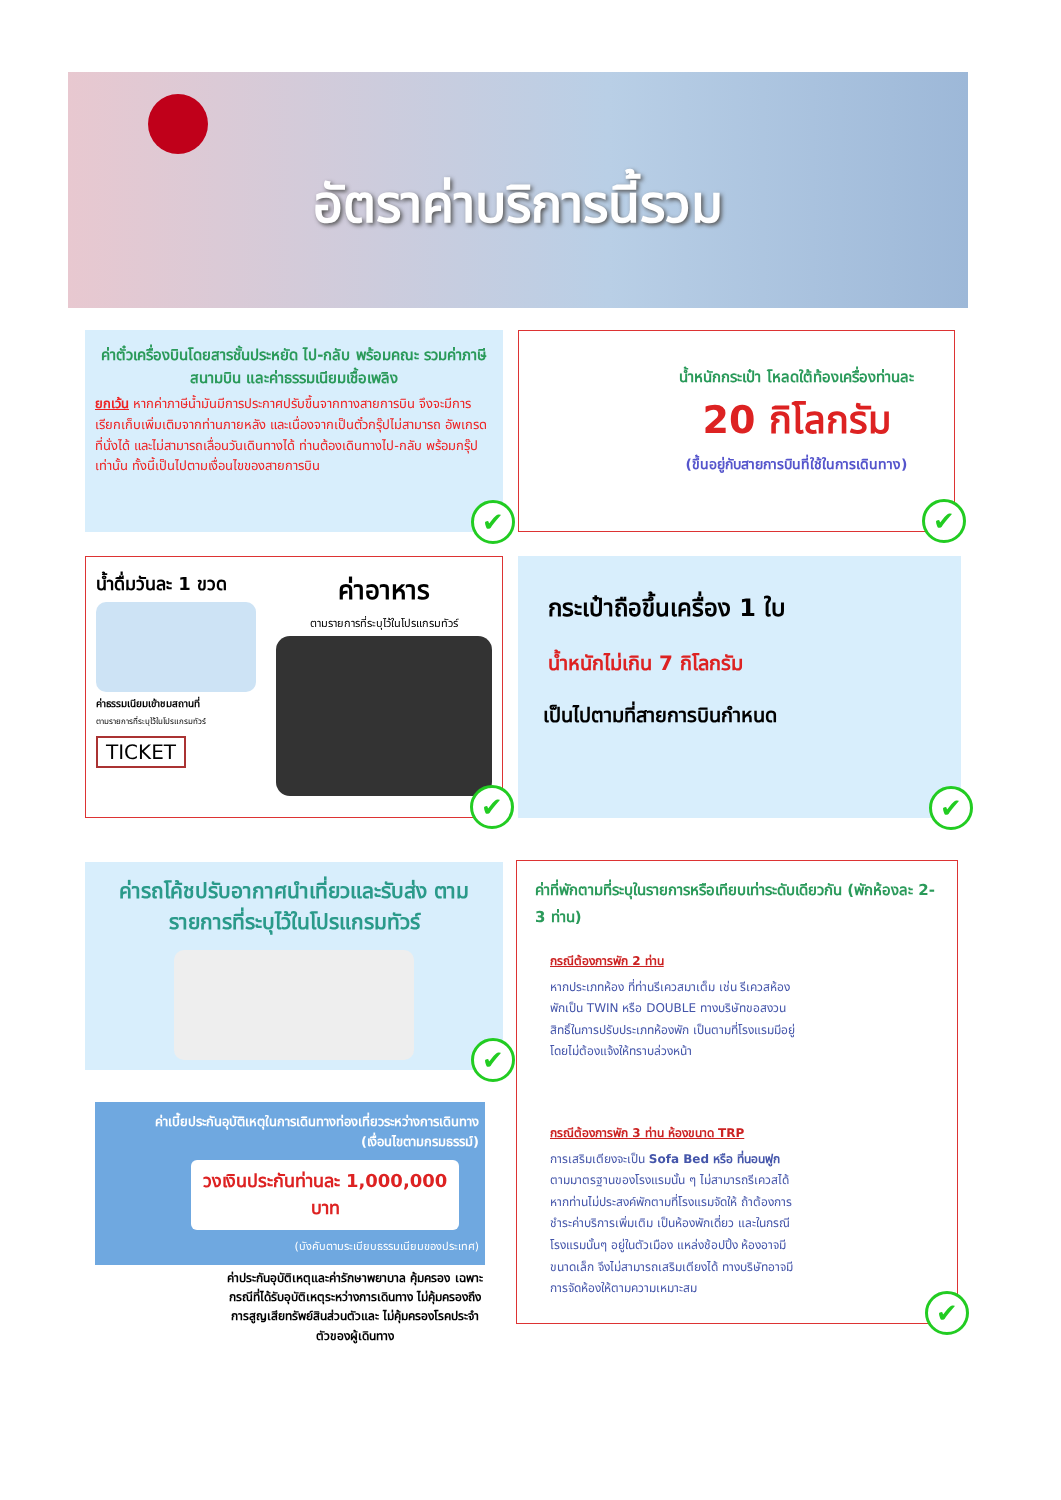อัตราค่าบริการนี้รวม
ค่าตั๋วเครื่องบินโดยสารชั้นประหยัด ไป-กลับ พร้อมคณะ รวมค่าภาษีสนามบิน และค่าธรรมเนียมเชื้อเพลิง
ยกเว้น หากค่าภาษีน้ำมันมีการประกาศปรับขึ้นจากทางสายการบิน จึงจะมีการเรียกเก็บเพิ่มเติมจากท่านภายหลัง และเนื่องจากเป็นตั๋วกรุ๊ปไม่สามารถ อัพเกรดที่นั่งได้ และไม่สามารถเลื่อนวันเดินทางได้ ท่านต้องเดินทางไป-กลับ พร้อมกรุ๊ปเท่านั้น ทั้งนี้เป็นไปตามเงื่อนไขของสายการบิน
✔
น้ำหนักกระเป๋า โหลดใต้ท้องเครื่องท่านละ
20 กิโลกรัม
(ขึ้นอยู่กับสายการบินที่ใช้ในการเดินทาง)
✔
น้ำดื่มวันละ 1 ขวด
ค่าธรรมเนียมเข้าชมสถานที่
ตามรายการที่ระบุไว้ในโปรแกรมทัวร์
TICKET
ค่าอาหาร
ตามรายการที่ระบุไว้ในโปรแกรมทัวร์
✔
กระเป๋าถือขึ้นเครื่อง 1 ใบ
น้ำหนักไม่เกิน 7 กิโลกรัม
เป็นไปตามที่สายการบินกำหนด
✔
ค่ารถโค้ชปรับอากาศนำเที่ยวและรับส่ง ตามรายการที่ระบุไว้ในโปรแกรมทัวร์
✔
ค่าเบี้ยประกันอุบัติเหตุในการเดินทางท่องเที่ยวระหว่างการเดินทาง
(เงื่อนไขตามกรมธรรม์)
วงเงินประกันท่านละ 1,000,000 บาท
(บังคับตามระเบียบธรรมเนียมของประเทศ)
ค่าประกันอุบัติเหตุและค่ารักษาพยาบาล คุ้มครอง เฉพาะกรณีที่ได้รับอุบัติเหตุระหว่างการเดินทาง ไม่คุ้มครองถึงการสูญเสียทรัพย์สินส่วนตัวและ ไม่คุ้มครองโรคประจำตัวของผู้เดินทาง
ค่าที่พักตามที่ระบุในรายการหรือเทียบเท่าระดับเดียวกัน (พักห้องละ 2-3 ท่าน)
กรณีต้องการพัก 2 ท่าน
หากประเภทห้อง ที่ท่านรีเควสมาเต็ม เช่น รีเควสห้องพักเป็น TWIN หรือ DOUBLE ทางบริษัทขอสงวนสิทธิ์ในการปรับประเภทห้องพัก เป็นตามที่โรงแรมมีอยู่ โดยไม่ต้องแจ้งให้ทราบล่วงหน้า
กรณีต้องการพัก 3 ท่าน ห้องขนาด TRP
การเสริมเตียงจะเป็น Sofa Bed หรือ ที่นอนฟูก ตามมาตรฐานของโรงแรมนั้น ๆ ไม่สามารถรีเควสได้ หากท่านไม่ประสงค์พักตามที่โรงแรมจัดให้ ถ้าต้องการชำระค่าบริการเพิ่มเติม เป็นห้องพักเดี่ยว และในกรณีโรงแรมนั้นๆ อยู่ในตัวเมือง แหล่งช้อปปิ้ง ห้องอาจมีขนาดเล็ก จึงไม่สามารถเสริมเตียงได้ ทางบริษัทอาจมีการจัดห้องให้ตามความเหมาะสม
✔